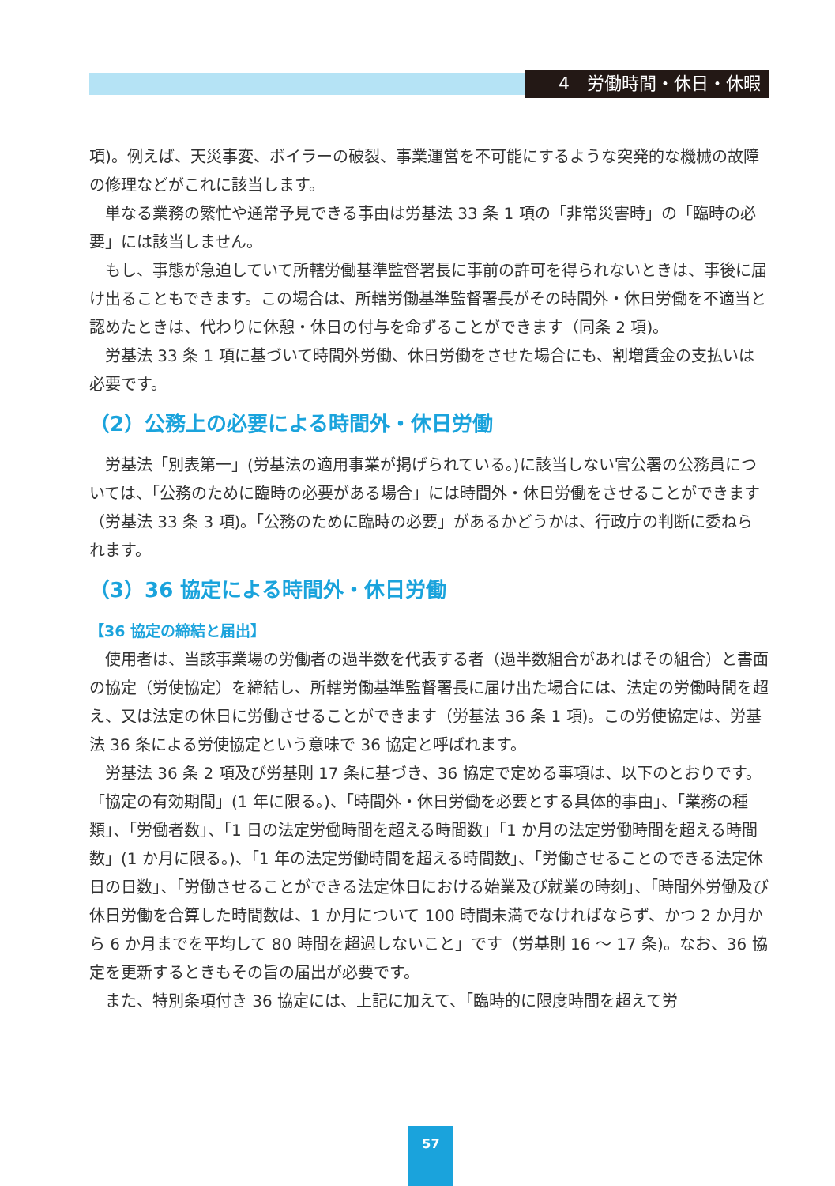4　労働時間・休日・休暇
項)。例えば、天災事変、ボイラーの破裂、事業運営を不可能にするような突発的な機械の故障の修理などがこれに該当します。
単なる業務の繁忙や通常予見できる事由は労基法 33 条 1 項の「非常災害時」の「臨時の必要」には該当しません。
もし、事態が急迫していて所轄労働基準監督署長に事前の許可を得られないときは、事後に届け出ることもできます。この場合は、所轄労働基準監督署長がその時間外・休日労働を不適当と認めたときは、代わりに休憩・休日の付与を命ずることができます（同条 2 項)。
労基法 33 条 1 項に基づいて時間外労働、休日労働をさせた場合にも、割増賃金の支払いは必要です。
（2）公務上の必要による時間外・休日労働
労基法「別表第一」(労基法の適用事業が掲げられている。)に該当しない官公署の公務員については、「公務のために臨時の必要がある場合」には時間外・休日労働をさせることができます（労基法 33 条 3 項)。「公務のために臨時の必要」があるかどうかは、行政庁の判断に委ねられます。
（3）36 協定による時間外・休日労働
【36 協定の締結と届出】
使用者は、当該事業場の労働者の過半数を代表する者（過半数組合があればその組合）と書面の協定（労使協定）を締結し、所轄労働基準監督署長に届け出た場合には、法定の労働時間を超え、又は法定の休日に労働させることができます（労基法 36 条 1 項)。この労使協定は、労基法 36 条による労使協定という意味で 36 協定と呼ばれます。
労基法 36 条 2 項及び労基則 17 条に基づき、36 協定で定める事項は、以下のとおりです。「協定の有効期間」(1 年に限る。)、「時間外・休日労働を必要とする具体的事由」、「業務の種類」、「労働者数」、「1 日の法定労働時間を超える時間数」「1 か月の法定労働時間を超える時間数」(1 か月に限る。)、「1 年の法定労働時間を超える時間数」、「労働させることのできる法定休日の日数」、「労働させることができる法定休日における始業及び就業の時刻」、「時間外労働及び休日労働を合算した時間数は、1 か月について 100 時間未満でなければならず、かつ 2 か月から 6 か月までを平均して 80 時間を超過しないこと」です（労基則 16 〜 17 条)。なお、36 協定を更新するときもその旨の届出が必要です。
また、特別条項付き 36 協定には、上記に加えて、「臨時的に限度時間を超えて労
57